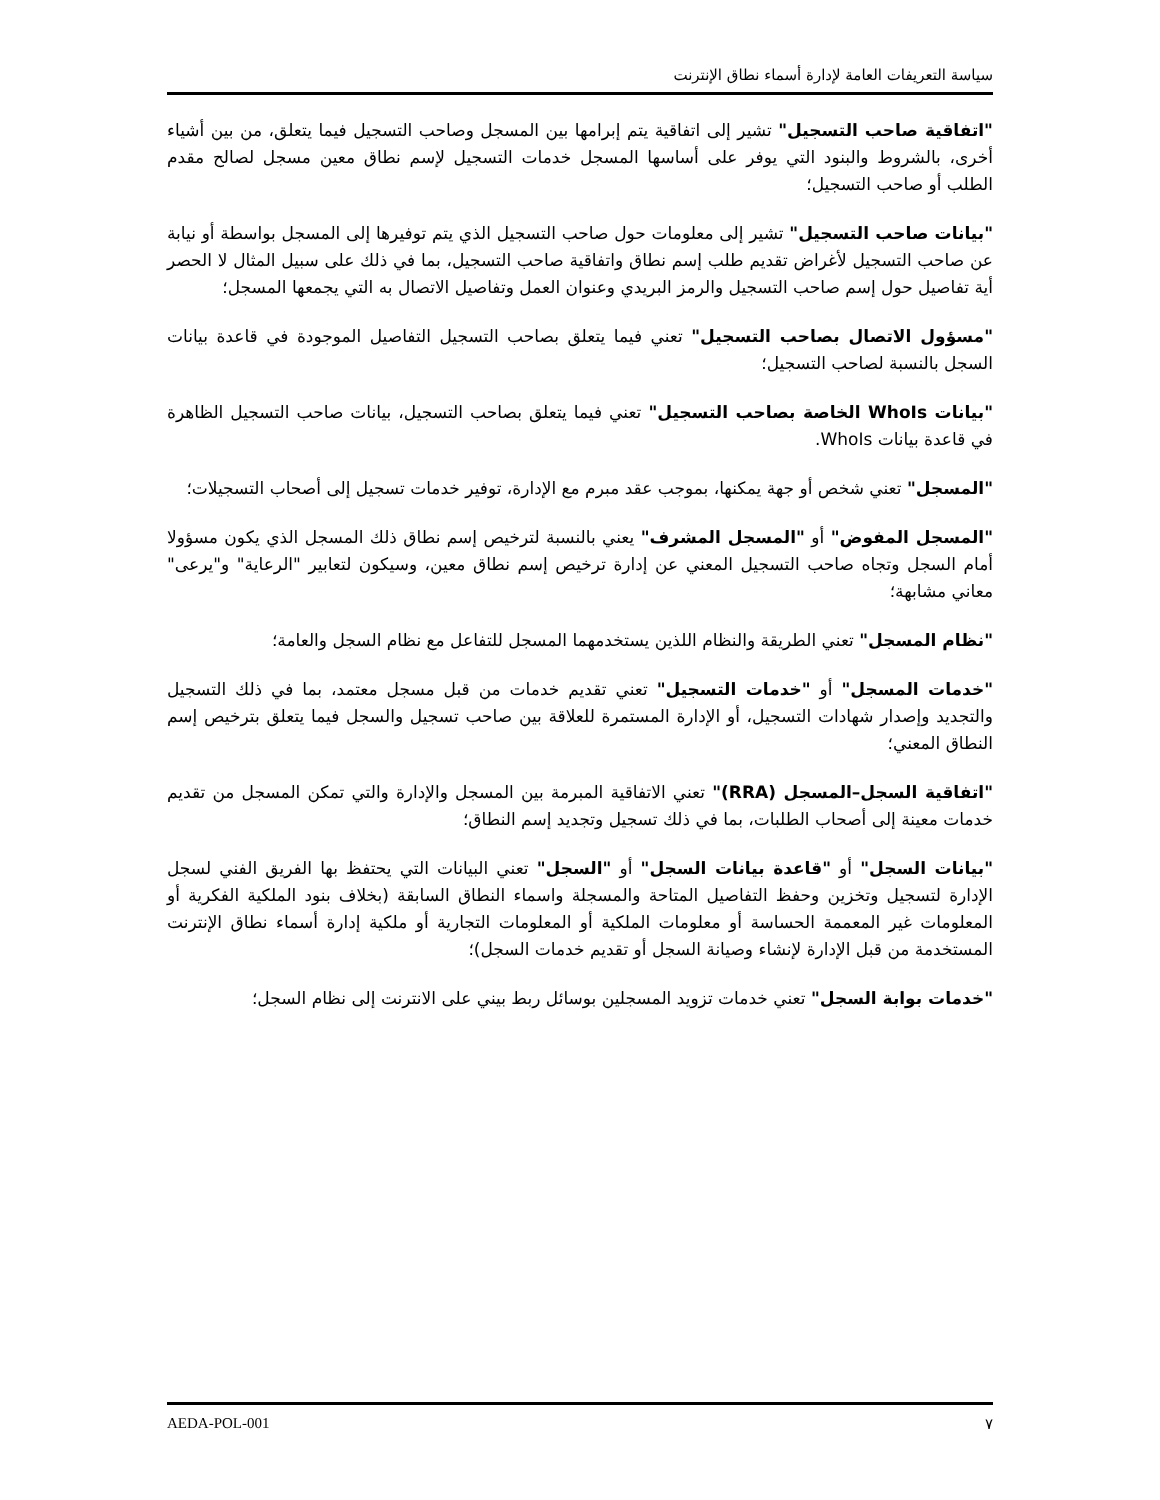سياسة التعريفات العامة لإدارة أسماء نطاق الإنترنت
"اتفاقية صاحب التسجيل" تشير إلى اتفاقية يتم إبرامها بين المسجل وصاحب التسجيل فيما يتعلق، من بين أشياء أخرى، بالشروط والبنود التي يوفر على أساسها المسجل خدمات التسجيل لإسم نطاق معين مسجل لصالح مقدم الطلب أو صاحب التسجيل؛
"بيانات صاحب التسجيل" تشير إلى معلومات حول صاحب التسجيل الذي يتم توفيرها إلى المسجل بواسطة أو نيابة عن صاحب التسجيل لأغراض تقديم طلب إسم نطاق واتفاقية صاحب التسجيل، بما في ذلك على سبيل المثال لا الحصر أية تفاصيل حول إسم صاحب التسجيل والرمز البريدي وعنوان العمل وتفاصيل الاتصال به التي يجمعها المسجل؛
"مسؤول الاتصال بصاحب التسجيل" تعني فيما يتعلق بصاحب التسجيل التفاصيل الموجودة في قاعدة بيانات السجل بالنسبة لصاحب التسجيل؛
"بيانات WhoIs الخاصة بصاحب التسجيل" تعني فيما يتعلق بصاحب التسجيل، بيانات صاحب التسجيل الظاهرة في قاعدة بيانات WhoIs.
"المسجل" تعني شخص أو جهة يمكنها، بموجب عقد مبرم مع الإدارة، توفير خدمات تسجيل إلى أصحاب التسجيلات؛
"المسجل المفوض" أو "المسجل المشرف" يعني بالنسبة لترخيص إسم نطاق ذلك المسجل الذي يكون مسؤولا أمام السجل وتجاه صاحب التسجيل المعني عن إدارة ترخيص إسم نطاق معين، وسيكون لتعابير "الرعاية" و"يرعى" معاني مشابهة؛
"نظام المسجل" تعني الطريقة والنظام اللذين يستخدمهما المسجل للتفاعل مع نظام السجل والعامة؛
"خدمات المسجل" أو "خدمات التسجيل" تعني تقديم خدمات من قبل مسجل معتمد، بما في ذلك التسجيل والتجديد وإصدار شهادات التسجيل، أو الإدارة المستمرة للعلاقة بين صاحب تسجيل والسجل فيما يتعلق بترخيص إسم النطاق المعني؛
"اتفاقية السجل–المسجل (RRA)" تعني الاتفاقية المبرمة بين المسجل والإدارة والتي تمكن المسجل من تقديم خدمات معينة إلى أصحاب الطلبات، بما في ذلك تسجيل وتجديد إسم النطاق؛
"بيانات السجل" أو "قاعدة بيانات السجل" أو "السجل" تعني البيانات التي يحتفظ بها الفريق الفني لسجل الإدارة لتسجيل وتخزين وحفظ التفاصيل المتاحة والمسجلة واسماء النطاق السابقة (بخلاف بنود الملكية الفكرية أو المعلومات غير المعممة الحساسة أو معلومات الملكية أو المعلومات التجارية أو ملكية إدارة أسماء نطاق الإنترنت المستخدمة من قبل الإدارة لإنشاء وصيانة السجل أو تقديم خدمات السجل)؛
"خدمات بوابة السجل" تعني خدمات تزويد المسجلين بوسائل ربط بيني على الانترنت إلى نظام السجل؛
٧ AEDA-POL-001